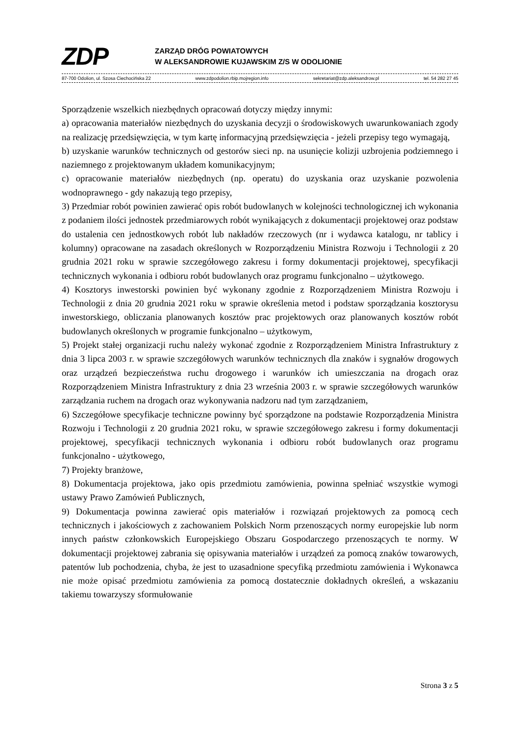ZDP
ZARZĄD DRÓG POWIATOWYCH
W ALEKSANDROWIE KUJAWSKIM Z/S W ODOLIONIE
87-700 Odolion, ul. Szosa Ciechocińska 22 www.zdpodolion.rbip.mojregion.info sekretariat@zdp.aleksandrow.pl tel. 54 282 27 45
Sporządzenie wszelkich niezbędnych opracowań dotyczy między innymi:
a) opracowania materiałów niezbędnych do uzyskania decyzji o środowiskowych uwarunkowaniach zgody na realizację przedsięwzięcia, w tym kartę informacyjną przedsięwzięcia - jeżeli przepisy tego wymagają,
b) uzyskanie warunków technicznych od gestorów sieci np. na usunięcie kolizji uzbrojenia podziemnego i naziemnego z projektowanym układem komunikacyjnym;
c) opracowanie materiałów niezbędnych (np. operatu) do uzyskania oraz uzyskanie pozwolenia wodnoprawnego - gdy nakazują tego przepisy,
3) Przedmiar robót powinien zawierać opis robót budowlanych w kolejności technologicznej ich wykonania z podaniem ilości jednostek przedmiarowych robót wynikających z dokumentacji projektowej oraz podstaw do ustalenia cen jednostkowych robót lub nakładów rzeczowych (nr i wydawca katalogu, nr tablicy i kolumny) opracowane na zasadach określonych w Rozporządzeniu Ministra Rozwoju i Technologii z 20 grudnia 2021 roku w sprawie szczegółowego zakresu i formy dokumentacji projektowej, specyfikacji technicznych wykonania i odbioru robót budowlanych oraz programu funkcjonalno – użytkowego.
4) Kosztorys inwestorski powinien być wykonany zgodnie z Rozporządzeniem Ministra Rozwoju i Technologii z dnia 20 grudnia 2021 roku w sprawie określenia metod i podstaw sporządzania kosztorysu inwestorskiego, obliczania planowanych kosztów prac projektowych oraz planowanych kosztów robót budowlanych określonych w programie funkcjonalno – użytkowym,
5) Projekt stałej organizacji ruchu należy wykonać zgodnie z Rozporządzeniem Ministra Infrastruktury z dnia 3 lipca 2003 r. w sprawie szczegółowych warunków technicznych dla znaków i sygnałów drogowych oraz urządzeń bezpieczeństwa ruchu drogowego i warunków ich umieszczania na drogach oraz Rozporządzeniem Ministra Infrastruktury z dnia 23 września 2003 r. w sprawie szczegółowych warunków zarządzania ruchem na drogach oraz wykonywania nadzoru nad tym zarządzaniem,
6) Szczegółowe specyfikacje techniczne powinny być sporządzone na podstawie Rozporządzenia Ministra Rozwoju i Technologii z 20 grudnia 2021 roku, w sprawie szczegółowego zakresu i formy dokumentacji projektowej, specyfikacji technicznych wykonania i odbioru robót budowlanych oraz programu funkcjonalno - użytkowego,
7) Projekty branżowe,
8) Dokumentacja projektowa, jako opis przedmiotu zamówienia, powinna spełniać wszystkie wymogi ustawy Prawo Zamówień Publicznych,
9) Dokumentacja powinna zawierać opis materiałów i rozwiązań projektowych za pomocą cech technicznych i jakościowych z zachowaniem Polskich Norm przenoszących normy europejskie lub norm innych państw członkowskich Europejskiego Obszaru Gospodarczego przenoszących te normy. W dokumentacji projektowej zabrania się opisywania materiałów i urządzeń za pomocą znaków towarowych, patentów lub pochodzenia, chyba, że jest to uzasadnione specyfiką przedmiotu zamówienia i Wykonawca nie może opisać przedmiotu zamówienia za pomocą dostatecznie dokładnych określeń, a wskazaniu takiemu towarzyszy sformułowanie
Strona 3 z 5